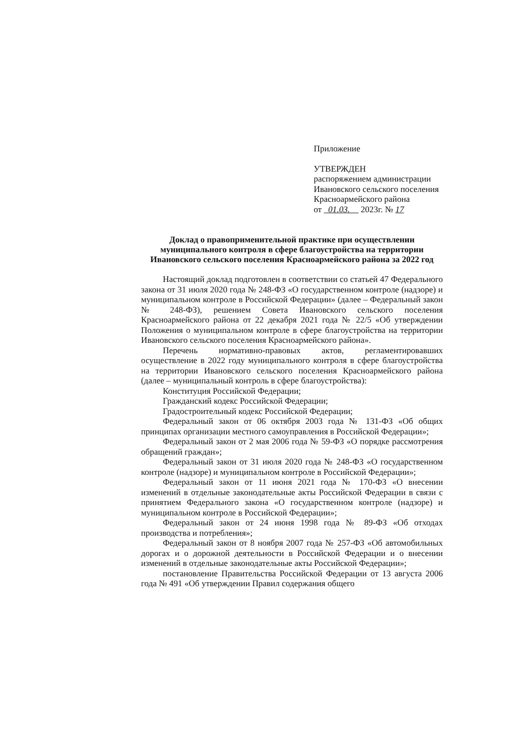Приложение
УТВЕРЖДЕН
распоряжением администрации
Ивановского сельского поселения
Красноармейского района
от 01.03. 2023г. № 17
Доклад о правоприменительной практике при осуществлении муниципального контроля в сфере благоустройства на территории Ивановского сельского поселения Красноармейского района за 2022 год
Настоящий доклад подготовлен в соответствии со статьей 47 Федерального закона от 31 июля 2020 года № 248-ФЗ «О государственном контроле (надзоре) и муниципальном контроле в Российской Федерации» (далее – Федеральный закон № 248-ФЗ), решением Совета Ивановского сельского поселения Красноармейского района от 22 декабря 2021 года № 22/5 «Об утверждении Положения о муниципальном контроле в сфере благоустройства на территории Ивановского сельского поселения Красноармейского района».
Перечень нормативно-правовых актов, регламентировавших осуществление в 2022 году муниципального контроля в сфере благоустройства на территории Ивановского сельского поселения Красноармейского района (далее – муниципальный контроль в сфере благоустройства):
Конституция Российской Федерации;
Гражданский кодекс Российской Федерации;
Градостроительный кодекс Российской Федерации;
Федеральный закон от 06 октября 2003 года № 131-ФЗ «Об общих принципах организации местного самоуправления в Российской Федерации»;
Федеральный закон от 2 мая 2006 года № 59-ФЗ «О порядке рассмотрения обращений граждан»;
Федеральный закон от 31 июля 2020 года № 248-ФЗ «О государственном контроле (надзоре) и муниципальном контроле в Российской Федерации»;
Федеральный закон от 11 июня 2021 года № 170-ФЗ «О внесении изменений в отдельные законодательные акты Российской Федерации в связи с принятием Федерального закона «О государственном контроле (надзоре) и муниципальном контроле в Российской Федерации»;
Федеральный закон от 24 июня 1998 года № 89-ФЗ «Об отходах производства и потребления»;
Федеральный закон от 8 ноября 2007 года № 257-ФЗ «Об автомобильных дорогах и о дорожной деятельности в Российской Федерации и о внесении изменений в отдельные законодательные акты Российской Федерации»;
постановление Правительства Российской Федерации от 13 августа 2006 года № 491 «Об утверждении Правил содержания общего